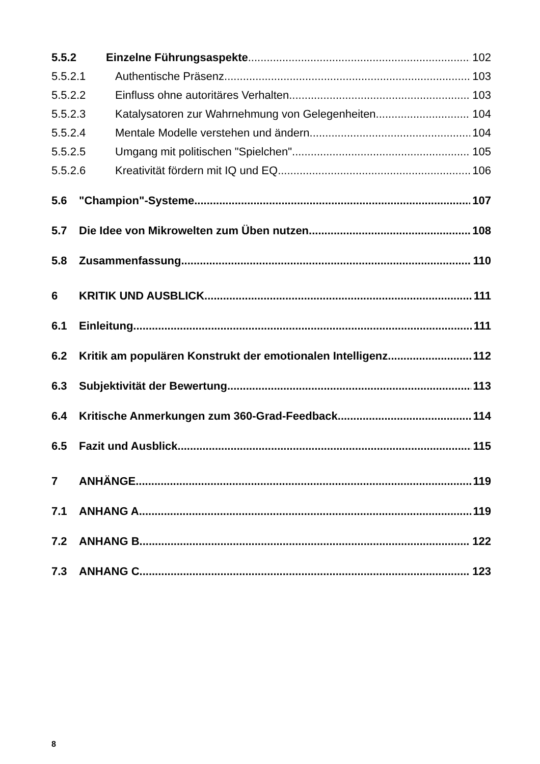5.5.2 Einzelne Führungsaspekte 102
5.5.2.1 Authentische Präsenz 103
5.5.2.2 Einfluss ohne autoritäres Verhalten 103
5.5.2.3 Katalysatoren zur Wahrnehmung von Gelegenheiten 104
5.5.2.4 Mentale Modelle verstehen und ändern 104
5.5.2.5 Umgang mit politischen "Spielchen" 105
5.5.2.6 Kreativität fördern mit IQ und EQ 106
5.6 "Champion"-Systeme 107
5.7 Die Idee von Mikrowelten zum Üben nutzen 108
5.8 Zusammenfassung 110
6 KRITIK UND AUSBLICK 111
6.1 Einleitung 111
6.2 Kritik am populären Konstrukt der emotionalen Intelligenz 112
6.3 Subjektivität der Bewertung 113
6.4 Kritische Anmerkungen zum 360-Grad-Feedback 114
6.5 Fazit und Ausblick 115
7 ANHÄNGE 119
7.1 ANHANG A 119
7.2 ANHANG B 122
7.3 ANHANG C 123
8